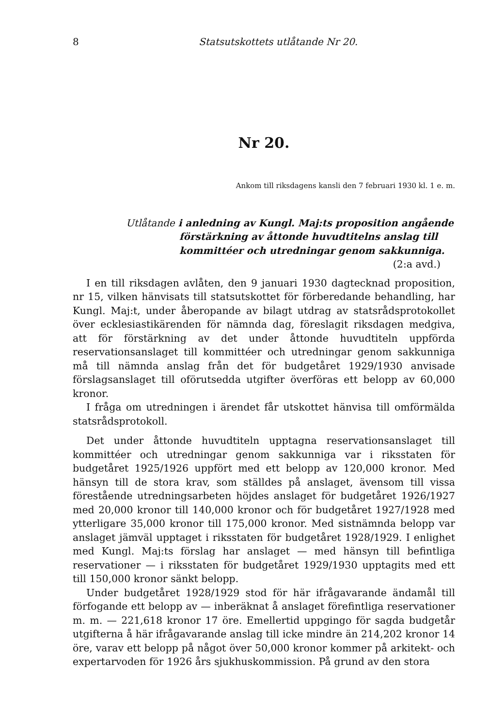8 Statsutskottets utlåtande Nr 20.
Nr 20.
Ankom till riksdagens kansli den 7 februari 1930 kl. 1 e. m.
Utlåtande i anledning av Kungl. Maj:ts proposition angående förstärkning av åttonde huvudtitelns anslag till kommittéer och utredningar genom sakkunniga.
(2:a avd.)
I en till riksdagen avlåten, den 9 januari 1930 dagtecknad proposition, nr 15, vilken hänvisats till statsutskottet för förberedande behandling, har Kungl. Maj:t, under åberopande av bilagt utdrag av statsrådsprotokollet över ecklesiastikärenden för nämnda dag, föreslagit riksdagen medgiva, att för förstärkning av det under åttonde huvudtiteln uppförda reservationsanslaget till kommittéer och utredningar genom sakkunniga må till nämnda anslag från det för budgetåret 1929/1930 anvisade förslagsanslaget till oförutsedda utgifter överföras ett belopp av 60,000 kronor.
I fråga om utredningen i ärendet får utskottet hänvisa till omförmälda statsrådsprotokoll.
Det under åttonde huvudtiteln upptagna reservationsanslaget till kommittéer och utredningar genom sakkunniga var i riksstaten för budgetåret 1925/1926 uppfört med ett belopp av 120,000 kronor. Med hänsyn till de stora krav, som ställdes på anslaget, ävensom till vissa förestående utredningsarbeten höjdes anslaget för budgetåret 1926/1927 med 20,000 kronor till 140,000 kronor och för budgetåret 1927/1928 med ytterligare 35,000 kronor till 175,000 kronor. Med sistnämnda belopp var anslaget jämväl upptaget i riksstaten för budgetåret 1928/1929. I enlighet med Kungl. Maj:ts förslag har anslaget — med hänsyn till befintliga reservationer — i riksstaten för budgetåret 1929/1930 upptagits med ett till 150,000 kronor sänkt belopp.
Under budgetåret 1928/1929 stod för här ifrågavarande ändamål till förfogande ett belopp av — inberäknat å anslaget förefintliga reservationer m. m. — 221,618 kronor 17 öre. Emellertid uppgingo för sagda budgetår utgifterna å här ifrågavarande anslag till icke mindre än 214,202 kronor 14 öre, varav ett belopp på något över 50,000 kronor kommer på arkitekt- och expertarvoden för 1926 års sjukhuskommission. På grund av den stora